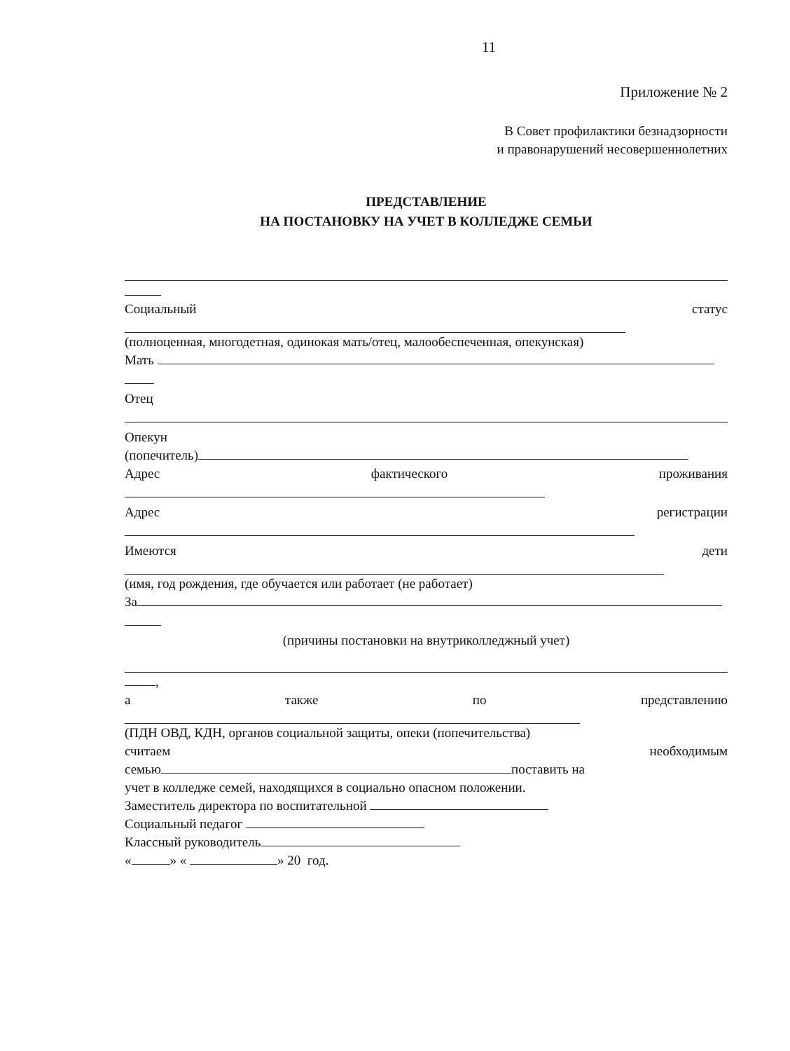11
Приложение № 2
В Совет профилактики безнадзорности
и правонарушений несовершеннолетних
ПРЕДСТАВЛЕНИЕ
НА ПОСТАНОВКУ НА УЧЕТ В КОЛЛЕДЖЕ СЕМЬИ
Социальный статус
(полноценная, многодетная, одинокая мать/отец, малообеспеченная, опекунская)
Мать
Отец
Опекун
(попечитель)
Адрес фактического проживания
Адрес регистрации
Имеются дети
(имя, год рождения, где обучается или работает (не работает)
За
(причины постановки на внутриколледжный учет)
,
а также по представлению
(ПДН ОВД, КДН, органов социальной защиты, опеки (попечительства)
считаем необходимым
семью поставить на
учет в колледже семей, находящихся в социально опасном положении.
Заместитель директора по воспитательной
Социальный педагог
Классный руководитель
« » « » 20 год.